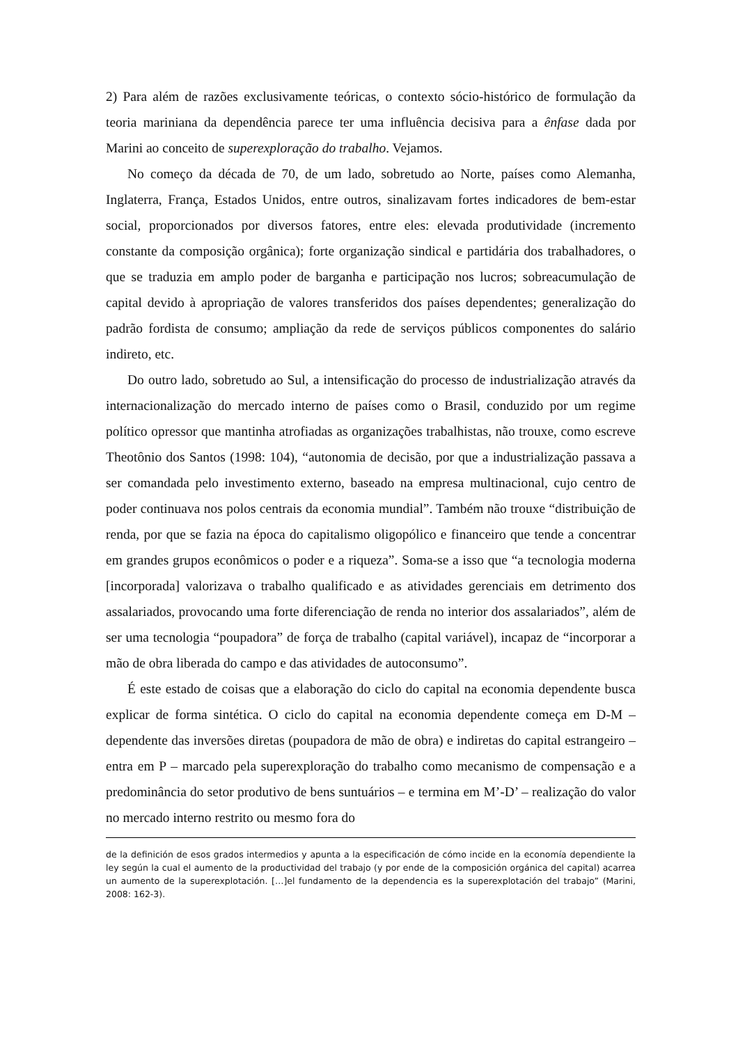2) Para além de razões exclusivamente teóricas, o contexto sócio-histórico de formulação da teoria mariniana da dependência parece ter uma influência decisiva para a ênfase dada por Marini ao conceito de superexploração do trabalho. Vejamos.
No começo da década de 70, de um lado, sobretudo ao Norte, países como Alemanha, Inglaterra, França, Estados Unidos, entre outros, sinalizavam fortes indicadores de bem-estar social, proporcionados por diversos fatores, entre eles: elevada produtividade (incremento constante da composição orgânica); forte organização sindical e partidária dos trabalhadores, o que se traduzia em amplo poder de barganha e participação nos lucros; sobreacumulação de capital devido à apropriação de valores transferidos dos países dependentes; generalização do padrão fordista de consumo; ampliação da rede de serviços públicos componentes do salário indireto, etc.
Do outro lado, sobretudo ao Sul, a intensificação do processo de industrialização através da internacionalização do mercado interno de países como o Brasil, conduzido por um regime político opressor que mantinha atrofiadas as organizações trabalhistas, não trouxe, como escreve Theotônio dos Santos (1998: 104), “autonomia de decisão, por que a industrialização passava a ser comandada pelo investimento externo, baseado na empresa multinacional, cujo centro de poder continuava nos polos centrais da economia mundial”. Também não trouxe “distribuição de renda, por que se fazia na época do capitalismo oligopólico e financeiro que tende a concentrar em grandes grupos econômicos o poder e a riqueza”. Soma-se a isso que “a tecnologia moderna [incorporada] valorizava o trabalho qualificado e as atividades gerenciais em detrimento dos assalariados, provocando uma forte diferenciação de renda no interior dos assalariados”, além de ser uma tecnologia “poupadora” de força de trabalho (capital variável), incapaz de “incorporar a mão de obra liberada do campo e das atividades de autoconsumo”.
É este estado de coisas que a elaboração do ciclo do capital na economia dependente busca explicar de forma sintética. O ciclo do capital na economia dependente começa em D-M – dependente das inversões diretas (poupadora de mão de obra) e indiretas do capital estrangeiro – entra em P – marcado pela superexploração do trabalho como mecanismo de compensação e a predominância do setor produtivo de bens suntuários – e termina em M’-D’ – realização do valor no mercado interno restrito ou mesmo fora do
de la definición de esos grados intermedios y apunta a la especificación de cómo incide en la economía dependiente la ley según la cual el aumento de la productividad del trabajo (y por ende de la composición orgánica del capital) acarrea un aumento de la superexplotación. […]el fundamento de la dependencia es la superexplotación del trabajo” (Marini, 2008: 162-3).